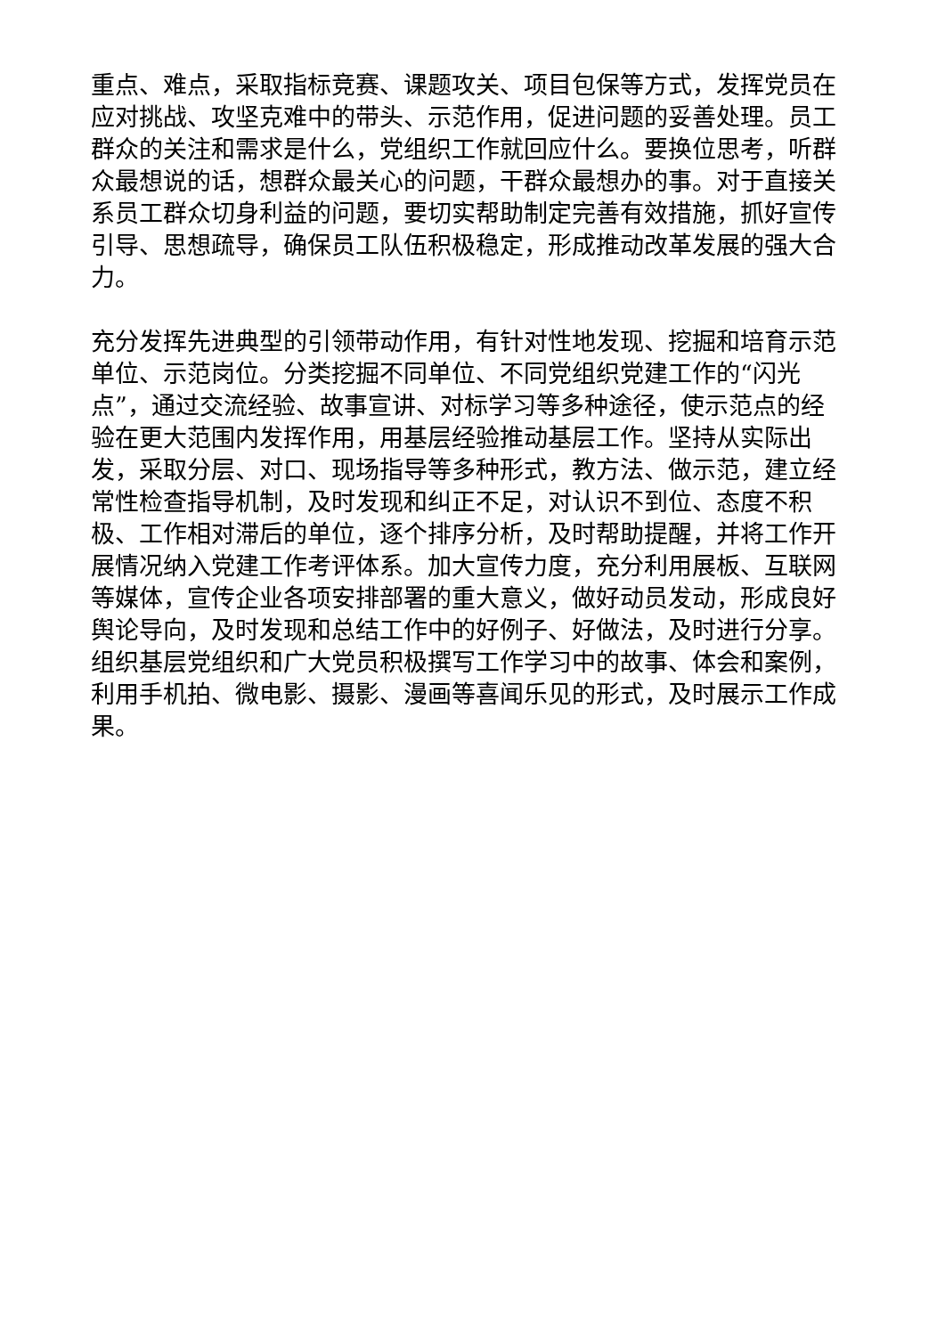重点、难点，采取指标竞赛、课题攻关、项目包保等方式，发挥党员在应对挑战、攻坚克难中的带头、示范作用，促进问题的妥善处理。员工群众的关注和需求是什么，党组织工作就回应什么。要换位思考，听群众最想说的话，想群众最关心的问题，干群众最想办的事。对于直接关系员工群众切身利益的问题，要切实帮助制定完善有效措施，抓好宣传引导、思想疏导，确保员工队伍积极稳定，形成推动改革发展的强大合力。
充分发挥先进典型的引领带动作用，有针对性地发现、挖掘和培育示范单位、示范岗位。分类挖掘不同单位、不同党组织党建工作的“闪光点”，通过交流经验、故事宣讲、对标学习等多种途径，使示范点的经验在更大范围内发挥作用，用基层经验推动基层工作。坚持从实际出发，采取分层、对口、现场指导等多种形式，教方法、做示范，建立经常性检查指导机制，及时发现和纠正不足，对认识不到位、态度不积极、工作相对滞后的单位，逐个排序分析，及时帮助提醒，并将工作开展情况纳入党建工作考评体系。加大宣传力度，充分利用展板、互联网等媒体，宣传企业各项安排部署的重大意义，做好动员发动，形成良好舆论导向，及时发现和总结工作中的好例子、好做法，及时进行分享。组织基层党组织和广大党员积极撰写工作学习中的故事、体会和案例，利用手机拍、微电影、摄影、漫画等喜闻乐见的形式，及时展示工作成果。